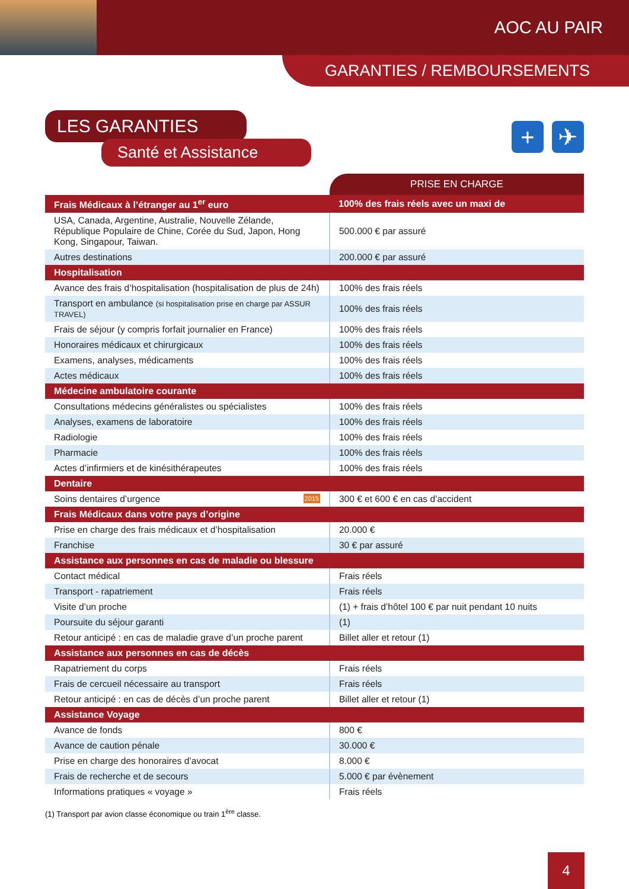AOC AU PAIR
GARANTIES / REMBOURSEMENTS
+ ✈
LES GARANTIES
Santé et Assistance
| | PRISE EN CHARGE |
| Frais Médicaux à l’étranger au 1<sup>er</sup> euro | 100% des frais réels avec un maxi de |
| USA, Canada, Argentine, Australie, Nouvelle Zélande, République Populaire de Chine, Corée du Sud, Japon, Hong Kong, Singapour, Taiwan. | 500.000 € par assuré |
| Autres destinations | 200.000 € par assuré |
| Hospitalisation | |
| Avance des frais d’hospitalisation (hospitalisation de plus de 24h) | 100% des frais réels |
| Transport en ambulance (si hospitalisation prise en charge par ASSUR TRAVEL) | 100% des frais réels |
| Frais de séjour (y compris forfait journalier en France) | 100% des frais réels |
| Honoraires médicaux et chirurgicaux | 100% des frais réels |
| Examens, analyses, médicaments | 100% des frais réels |
| Actes médicaux | 100% des frais réels |
| Médecine ambulatoire courante | |
| Consultations médecins généralistes ou spécialistes | 100% des frais réels |
| Analyses, examens de laboratoire | 100% des frais réels |
| Radiologie | 100% des frais réels |
| Pharmacie | 100% des frais réels |
| Actes d’infirmiers et de kinésithérapeutes | 100% des frais réels |
| Dentaire | |
| Soins dentaires d’urgence 2015 | 300 € et 600 € en cas d’accident |
| Frais Médicaux dans votre pays d’origine | |
| Prise en charge des frais médicaux et d’hospitalisation | 20.000 € |
| Franchise | 30 € par assuré |
| Assistance aux personnes en cas de maladie ou blessure | |
| Contact médical | Frais réels |
| Transport - rapatriement | Frais réels |
| Visite d’un proche | (1) + frais d’hôtel 100 € par nuit pendant 10 nuits |
| Poursuite du séjour garanti | (1) |
| Retour anticipé : en cas de maladie grave d’un proche parent | Billet aller et retour (1) |
| Assistance aux personnes en cas de décès | |
| Rapatriement du corps | Frais réels |
| Frais de cercueil nécessaire au transport | Frais réels |
| Retour anticipé : en cas de décès d’un proche parent | Billet aller et retour (1) |
| Assistance Voyage | |
| Avance de fonds | 800 € |
| Avance de caution pénale | 30.000 € |
| Prise en charge des honoraires d’avocat | 8.000 € |
| Frais de recherche et de secours | 5.000 € par évènement |
| Informations pratiques « voyage » | Frais réels |
(1) Transport par avion classe économique ou train 1<sup>ère</sup> classe.
4